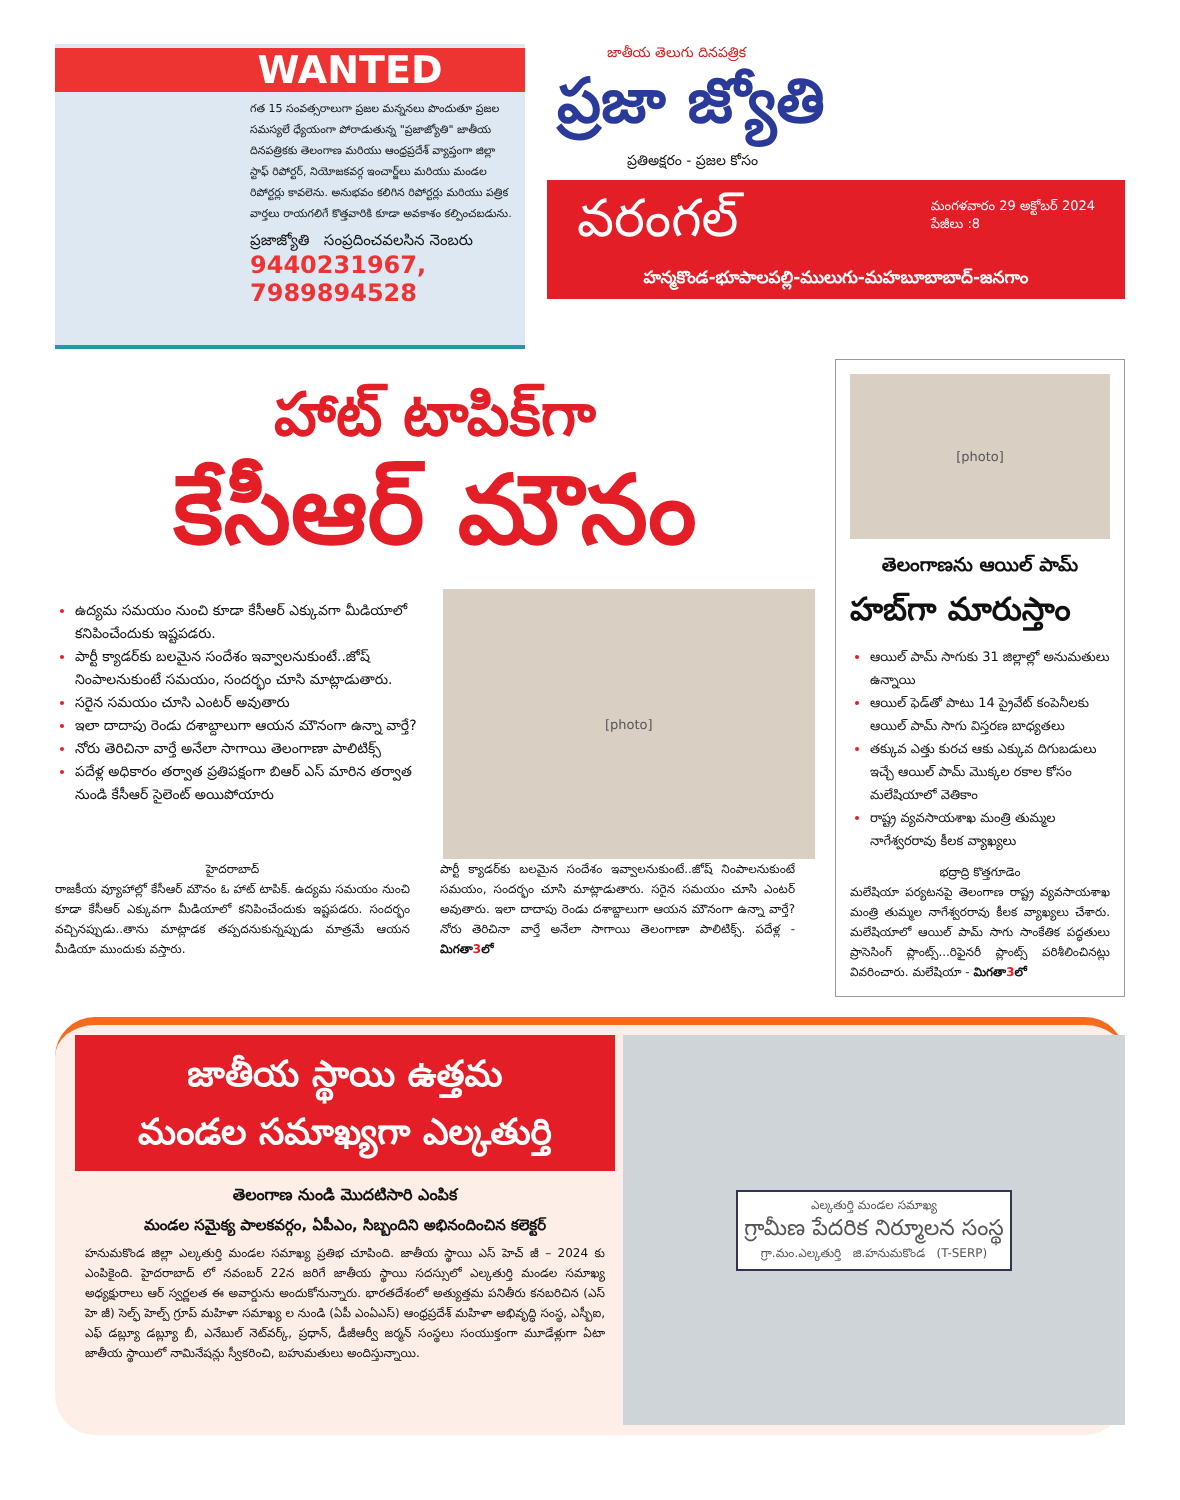WANTED
గత 15 సంవత్సరాలుగా ప్రజల మన్ననలు పొందుతూ ప్రజల సమస్యలే ధ్యేయంగా పోరాడుతున్న "ప్రజాజ్యోతి" జాతీయ దినపత్రికకు తెలంగాణ మరియు ఆంధ్రప్రదేశ్ వ్యాప్తంగా జిల్లా స్టాఫ్ రిపోర్టర్, నియోజకవర్గ ఇంచార్జ్‌లు మరియు మండల రిపోర్టర్లు కావలెను. అనుభవం కలిగిన రిపోర్టర్లు మరియు పత్రిక వార్తలు రాయగలిగే కొత్తవారికి కూడా అవకాశం కల్పించబడును.
ప్రజాజ్యోతి సంప్రదించవలసిన నెంబరు
9440231967, 7989894528
జాతీయ తెలుగు దినపత్రిక
ప్రజా జ్యోతి
ప్రతిఅక్షరం - ప్రజల కోసం
వరంగల్ మంగళవారం 29 అక్టోబర్ 2024
పేజీలు :8
హన్మకొండ-భూపాలపల్లి-ములుగు-మహబూబాబాద్-జనగాం
హాట్ టాపిక్‌గా
కేసీఆర్ మౌనం
ఉద్యమ సమయం నుంచి కూడా కేసీఆర్ ఎక్కువగా మీడియాలో కనిపించేందుకు ఇష్టపడరు.
పార్టీ క్యాడర్‌కు బలమైన సందేశం ఇవ్వాలనుకుంటే..జోష్ నింపాలనుకుంటే సమయం, సందర్భం చూసి మాట్లాడుతారు.
సరైన సమయం చూసి ఎంటర్ అవుతారు
ఇలా దాదాపు రెండు దశాబ్దాలుగా ఆయన మౌనంగా ఉన్నా వార్తే?
నోరు తెరిచినా వార్తే అనేలా సాగాయి తెలంగాణా పాలిటిక్స్
పదేళ్ల అధికారం తర్వాత ప్రతిపక్షంగా బిఆర్ ఎస్ మారిన తర్వాత నుండి కేసీఆర్ సైలెంట్ అయిపోయారు
[photo]
హైదరాబాద్
రాజకీయ వ్యూహాల్లో కేసీఆర్ మౌనం ఓ హాట్ టాపిక్. ఉద్యమ సమయం నుంచి కూడా కేసీఆర్ ఎక్కువగా మీడియాలో కనిపించేందుకు ఇష్టపడరు. సందర్భం వచ్చినప్పుడు..తాను మాట్లాడక తప్పదనుకున్నప్పుడు మాత్రమే ఆయన మీడియా ముందుకు వస్తారు.
పార్టీ క్యాడర్‌కు బలమైన సందేశం ఇవ్వాలనుకుంటే..జోష్ నింపాలనుకుంటే సమయం, సందర్భం చూసి మాట్లాడుతారు. సరైన సమయం చూసి ఎంటర్ అవుతారు. ఇలా దాదాపు రెండు దశాబ్దాలుగా ఆయన మౌనంగా ఉన్నా వార్తే? నోరు తెరిచినా వార్తే అనేలా సాగాయి తెలంగాణా పాలిటిక్స్. పదేళ్ల - మిగతా3లో
[photo]
తెలంగాణను ఆయిల్ పామ్
హబ్‌గా మారుస్తాం
ఆయిల్ పామ్ సాగుకు 31 జిల్లాల్లో అనుమతులు ఉన్నాయి
ఆయిల్ ఫెడ్‌తో పాటు 14 ప్రైవేట్ కంపెనీలకు ఆయిల్ పామ్ సాగు విస్తరణ బాధ్యతలు
తక్కువ ఎత్తు కురచ ఆకు ఎక్కువ దిగుబడులు ఇచ్చే ఆయిల్ పామ్ మొక్కల రకాల కోసం మలేషియాలో వెతికాం
రాష్ట్ర వ్యవసాయశాఖ మంత్రి తుమ్మల నాగేశ్వరరావు కీలక వ్యాఖ్యలు
భద్రాద్రి కొత్తగూడెం
మలేషియా పర్యటనపై తెలంగాణ రాష్ట్ర వ్యవసాయశాఖ మంత్రి తుమ్మల నాగేశ్వరరావు కీలక వ్యాఖ్యలు చేశారు. మలేషియాలో ఆయిల్ పామ్ సాగు సాంకేతిక పద్ధతులు ప్రాసెసింగ్ ప్లాంట్స్...రిఫైనరీ ప్లాంట్స్ పరిశీలించినట్లు వివరించారు. మలేషియా - మిగతా3లో
జాతీయ స్థాయి ఉత్తమ
మండల సమాఖ్యగా ఎల్కతుర్తి
తెలంగాణ నుండి మొదటిసారి ఎంపిక
మండల సమైక్య పాలకవర్గం, ఏపీఎం, సిబ్బందిని అభినందించిన కలెక్టర్
హనుమకొండ జిల్లా ఎల్కతుర్తి మండల సమాఖ్య ప్రతిభ చూపింది. జాతీయ స్థాయి ఎస్ హెచ్ జీ – 2024 కు ఎంపికైంది. హైదరాబాద్ లో నవంబర్ 22న జరిగే జాతీయ స్థాయి సదస్సులో ఎల్కతుర్తి మండల సమాఖ్య అధ్యక్షురాలు ఆర్ స్వర్ణలత ఈ అవార్డును అందుకోనున్నారు. భారతదేశంలో అత్యుత్తమ పనితీరు కనబరిచిన (ఎస్ హె జీ) సెల్ఫ్ హెల్ప్ గ్రూప్ మహిళా సమాఖ్య ల నుండి (ఏపీ ఎంఏఎస్) ఆంధ్రప్రదేశ్ మహిళా అభివృద్ధి సంస్థ, ఎస్బీఐ, ఎఫ్ డబ్ల్యూ డబ్ల్యూ బీ, ఎనేబుల్ నెట్‌వర్క్, ప్రధాన్, డీజీఆర్వీ జర్మన్ సంస్థలు సంయుక్తంగా మూడేళ్లుగా ఏటా జాతీయ స్థాయిలో నామినేషన్లు స్వీకరించి, బహుమతులు అందిస్తున్నాయి.
ఎల్కతుర్తి మండల సమాఖ్య
గ్రామీణ పేదరిక నిర్మూలన సంస్థ
గ్రా.మం.ఎల్కతుర్తి జి.హనుమకొండ (T-SERP)